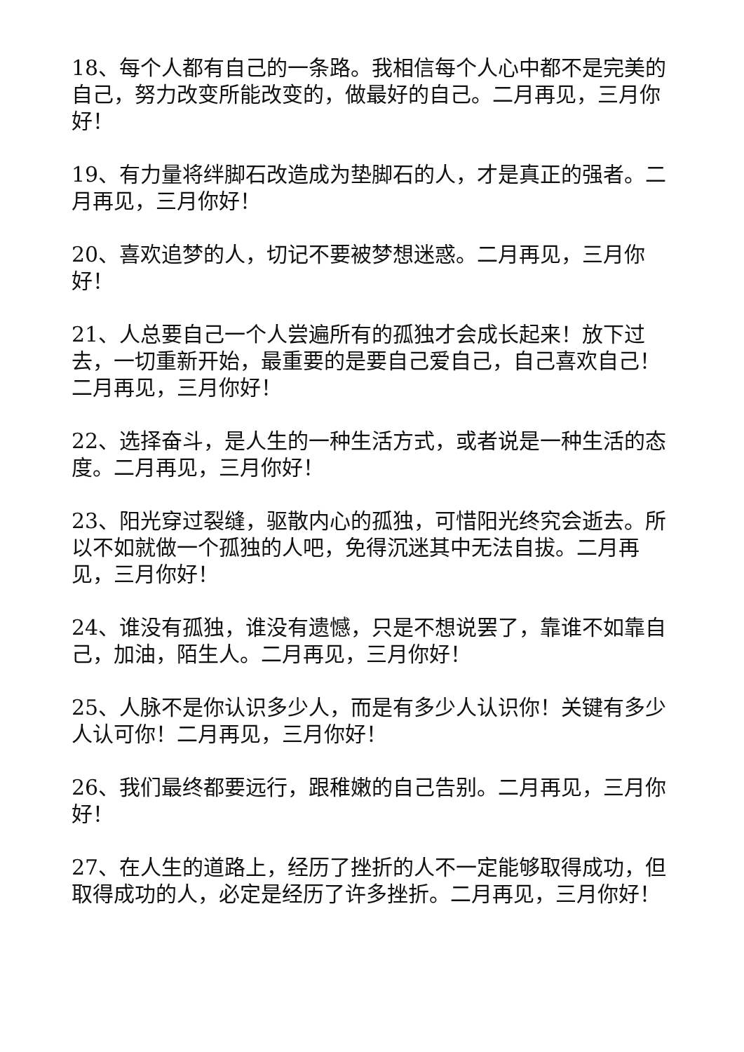18、每个人都有自己的一条路。我相信每个人心中都不是完美的自己，努力改变所能改变的，做最好的自己。二月再见，三月你好！
19、有力量将绊脚石改造成为垫脚石的人，才是真正的强者。二月再见，三月你好！
20、喜欢追梦的人，切记不要被梦想迷惑。二月再见，三月你好！
21、人总要自己一个人尝遍所有的孤独才会成长起来！放下过去，一切重新开始，最重要的是要自己爱自己，自己喜欢自己！二月再见，三月你好！
22、选择奋斗，是人生的一种生活方式，或者说是一种生活的态度。二月再见，三月你好！
23、阳光穿过裂缝，驱散内心的孤独，可惜阳光终究会逝去。所以不如就做一个孤独的人吧，免得沉迷其中无法自拔。二月再见，三月你好！
24、谁没有孤独，谁没有遗憾，只是不想说罢了，靠谁不如靠自己，加油，陌生人。二月再见，三月你好！
25、人脉不是你认识多少人，而是有多少人认识你！关键有多少人认可你！二月再见，三月你好！
26、我们最终都要远行，跟稚嫩的自己告别。二月再见，三月你好！
27、在人生的道路上，经历了挫折的人不一定能够取得成功，但取得成功的人，必定是经历了许多挫折。二月再见，三月你好！